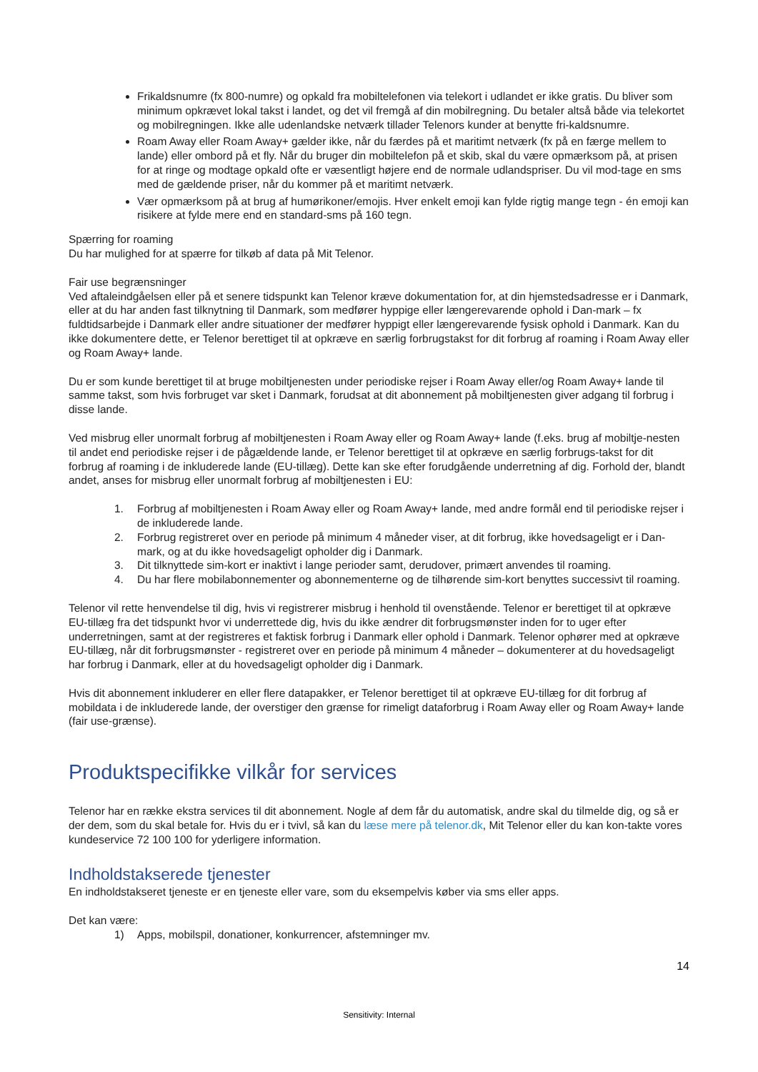Frikaldsnumre (fx 800-numre) og opkald fra mobiltelefonen via telekort i udlandet er ikke gratis. Du bliver som minimum opkrævet lokal takst i landet, og det vil fremgå af din mobilregning. Du betaler altså både via telekortet og mobilregningen. Ikke alle udenlandske netværk tillader Telenors kunder at benytte fri-kaldsnumre.
Roam Away eller Roam Away+ gælder ikke, når du færdes på et maritimt netværk (fx på en færge mellem to lande) eller ombord på et fly. Når du bruger din mobiltelefon på et skib, skal du være opmærksom på, at prisen for at ringe og modtage opkald ofte er væsentligt højere end de normale udlandspriser. Du vil mod-tage en sms med de gældende priser, når du kommer på et maritimt netværk.
Vær opmærksom på at brug af humørikoner/emojis. Hver enkelt emoji kan fylde rigtig mange tegn - én emoji kan risikere at fylde mere end en standard-sms på 160 tegn.
Spærring for roaming
Du har mulighed for at spærre for tilkøb af data på Mit Telenor.
Fair use begrænsninger
Ved aftaleindgåelsen eller på et senere tidspunkt kan Telenor kræve dokumentation for, at din hjemstedsadresse er i Danmark, eller at du har anden fast tilknytning til Danmark, som medfører hyppige eller længerevarende ophold i Dan-mark – fx fuldtidsarbejde i Danmark eller andre situationer der medfører hyppigt eller længerevarende fysisk ophold i Danmark. Kan du ikke dokumentere dette, er Telenor berettiget til at opkræve en særlig forbrugstakst for dit forbrug af roaming i Roam Away eller og Roam Away+ lande.
Du er som kunde berettiget til at bruge mobiltjenesten under periodiske rejser i Roam Away eller/og Roam Away+ lande til samme takst, som hvis forbruget var sket i Danmark, forudsat at dit abonnement på mobiltjenesten giver adgang til forbrug i disse lande.
Ved misbrug eller unormalt forbrug af mobiltjenesten i Roam Away eller og Roam Away+ lande (f.eks. brug af mobiltje-nesten til andet end periodiske rejser i de pågældende lande, er Telenor berettiget til at opkræve en særlig forbrugs-takst for dit forbrug af roaming i de inkluderede lande (EU-tillæg). Dette kan ske efter forudgående underretning af dig. Forhold der, blandt andet, anses for misbrug eller unormalt forbrug af mobiltjenesten i EU:
1. Forbrug af mobiltjenesten i Roam Away eller og Roam Away+ lande, med andre formål end til periodiske rejser i de inkluderede lande.
2. Forbrug registreret over en periode på minimum 4 måneder viser, at dit forbrug, ikke hovedsageligt er i Dan-mark, og at du ikke hovedsageligt opholder dig i Danmark.
3. Dit tilknyttede sim-kort er inaktivt i lange perioder samt, derudover, primært anvendes til roaming.
4. Du har flere mobilabonnementer og abonnementerne og de tilhørende sim-kort benyttes successivt til roaming.
Telenor vil rette henvendelse til dig, hvis vi registrerer misbrug i henhold til ovenstående. Telenor er berettiget til at opkræve EU-tillæg fra det tidspunkt hvor vi underrettede dig, hvis du ikke ændrer dit forbrugsmønster inden for to uger efter underretningen, samt at der registreres et faktisk forbrug i Danmark eller ophold i Danmark. Telenor ophører med at opkræve EU-tillæg, når dit forbrugsmønster - registreret over en periode på minimum 4 måneder – dokumenterer at du hovedsageligt har forbrug i Danmark, eller at du hovedsageligt opholder dig i Danmark.
Hvis dit abonnement inkluderer en eller flere datapakker, er Telenor berettiget til at opkræve EU-tillæg for dit forbrug af mobildata i de inkluderede lande, der overstiger den grænse for rimeligt dataforbrug i Roam Away eller og Roam Away+ lande (fair use-grænse).
Produktspecifikke vilkår for services
Telenor har en række ekstra services til dit abonnement. Nogle af dem får du automatisk, andre skal du tilmelde dig, og så er der dem, som du skal betale for. Hvis du er i tvivl, så kan du læse mere på telenor.dk, Mit Telenor eller du kan kon-takte vores kundeservice 72 100 100 for yderligere information.
Indholdstakserede tjenester
En indholdstakseret tjeneste er en tjeneste eller vare, som du eksempelvis køber via sms eller apps.
Det kan være:
1) Apps, mobilspil, donationer, konkurrencer, afstemninger mv.
14
Sensitivity: Internal